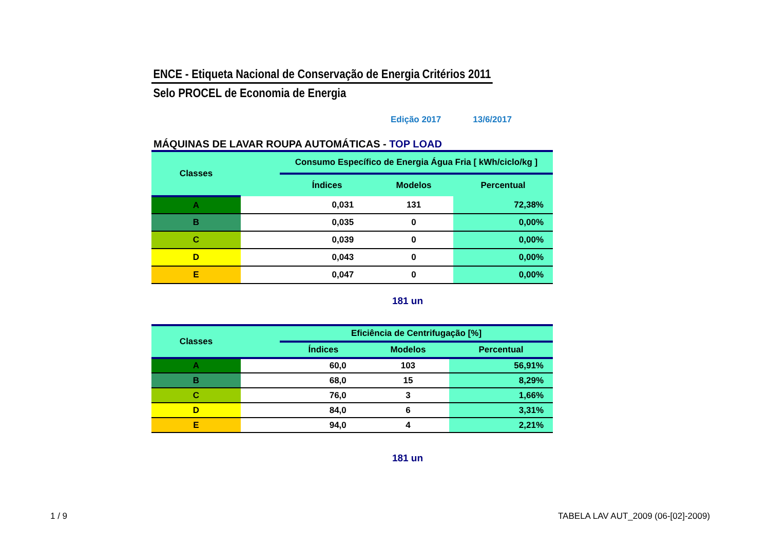ENCE - Etiqueta Nacional de Conservação de Energia Critérios 2011
Selo PROCEL de Economia de Energia
Edição 2017 13/6/2017
MÁQUINAS DE LAVAR ROUPA AUTOMÁTICAS - TOP LOAD
| Classes | | Consumo Específico de Energia Água Fria [ kWh/ciclo/kg ] | | |
| --- | --- | --- | --- | --- |
| | | Índices | Modelos | Percentual |
| A | | 0,031 | 131 | 72,38% |
| B | | 0,035 | 0 | 0,00% |
| C | | 0,039 | 0 | 0,00% |
| D | | 0,043 | 0 | 0,00% |
| E | | 0,047 | 0 | 0,00% |
181 un
| Classes | | Eficiência de Centrifugação [%] | | |
| --- | --- | --- | --- | --- |
| | | Índices | Modelos | Percentual |
| A | | 60,0 | 103 | 56,91% |
| B | | 68,0 | 15 | 8,29% |
| C | | 76,0 | 3 | 1,66% |
| D | | 84,0 | 6 | 3,31% |
| E | | 94,0 | 4 | 2,21% |
181 un
1 / 9
TABELA LAV AUT_2009 (06-[02]-2009)